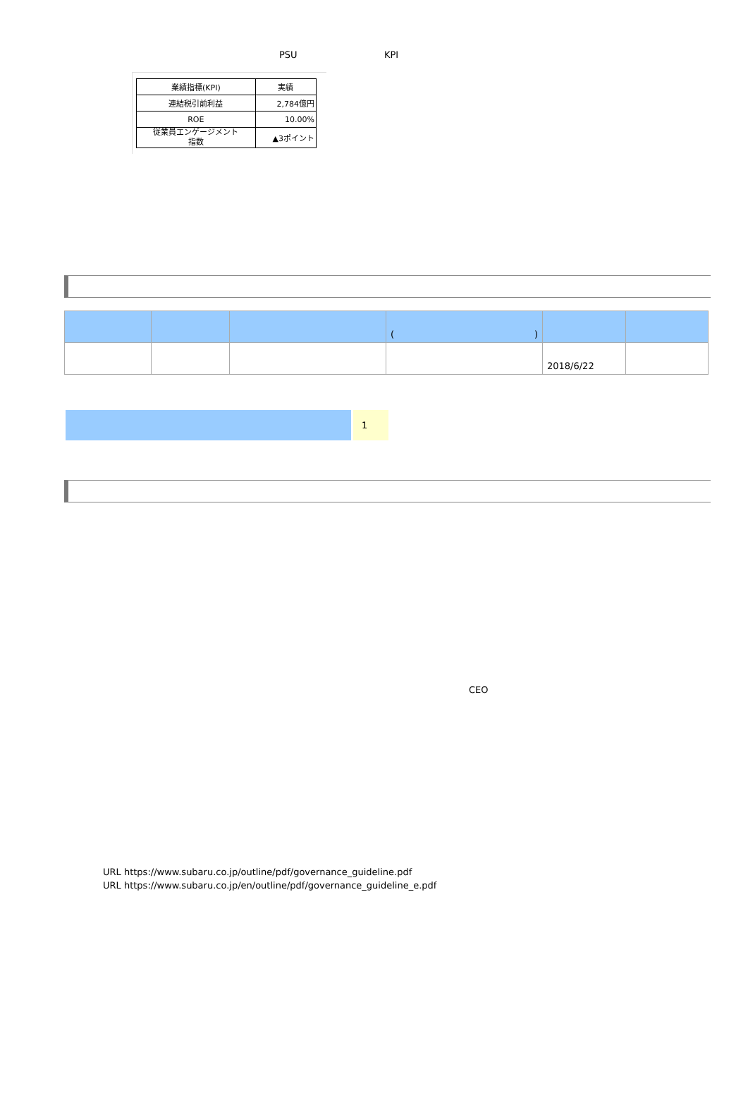PSU KPI
| 業績指標(KPI) | 実績 |
| 連結税引前利益 | 2,784億円 |
| ROE | 10.00% |
| 従業員エンゲージメント 指数 | ▲3ポイント |
| | | | ( ) | | |
| | | | | 2018/6/22 | |
1
CEO
URL https://www.subaru.co.jp/outline/pdf/governance_guideline.pdf
URL https://www.subaru.co.jp/en/outline/pdf/governance_guideline_e.pdf